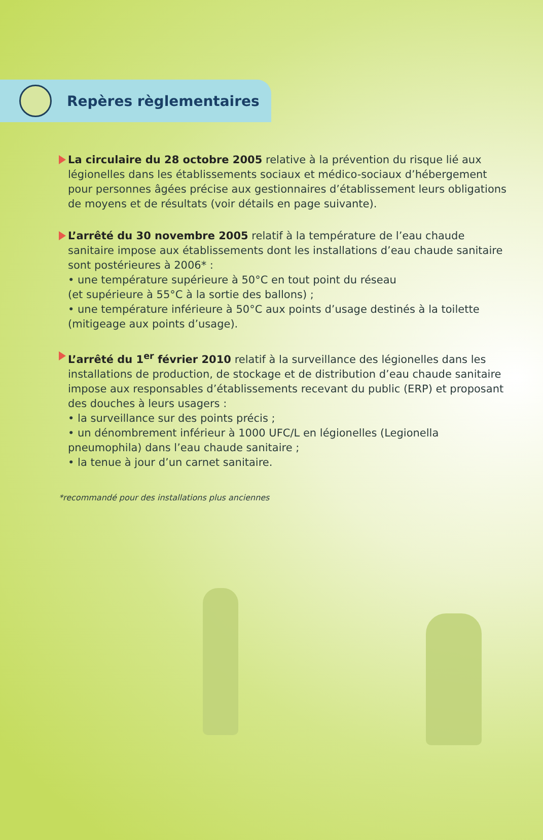Repères règlementaires
La circulaire du 28 octobre 2005 relative à la prévention du risque lié aux légionelles dans les établissements sociaux et médico-sociaux d’hébergement pour personnes âgées précise aux gestionnaires d’établissement leurs obligations de moyens et de résultats (voir détails en page suivante).
L’arrêté du 30 novembre 2005 relatif à la température de l’eau chaude sanitaire impose aux établissements dont les installations d’eau chaude sanitaire sont postérieures à 2006* :
• une température supérieure à 50°C en tout point du réseau
(et supérieure à 55°C à la sortie des ballons) ;
• une température inférieure à 50°C aux points d’usage destinés à la toilette
(mitigeage aux points d’usage).
L’arrêté du 1<sup>er</sup> février 2010 relatif à la surveillance des légionelles dans les installations de production, de stockage et de distribution d’eau chaude sanitaire impose aux responsables d’établissements recevant du public (ERP) et proposant des douches à leurs usagers :
• la surveillance sur des points précis ;
• un dénombrement inférieur à 1000 UFC/L en légionelles (Legionella pneumophila) dans l’eau chaude sanitaire ;
• la tenue à jour d’un carnet sanitaire.
*recommandé pour des installations plus anciennes